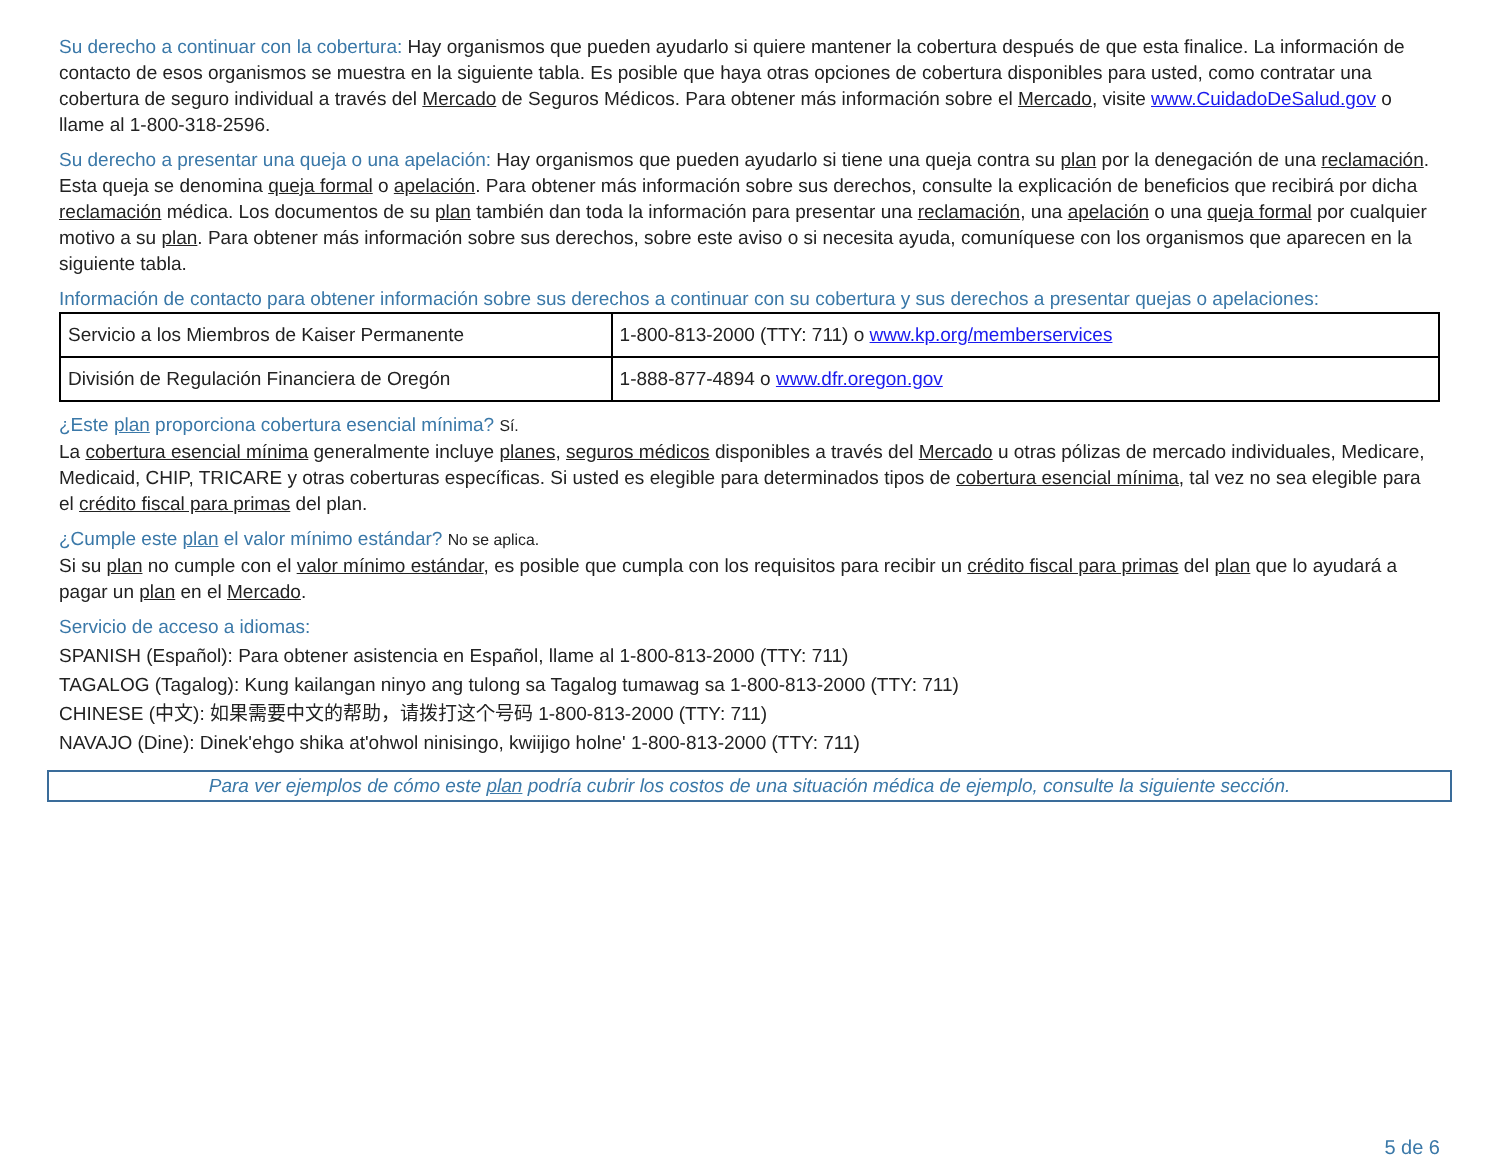Su derecho a continuar con la cobertura: Hay organismos que pueden ayudarlo si quiere mantener la cobertura después de que esta finalice. La información de contacto de esos organismos se muestra en la siguiente tabla. Es posible que haya otras opciones de cobertura disponibles para usted, como contratar una cobertura de seguro individual a través del Mercado de Seguros Médicos. Para obtener más información sobre el Mercado, visite www.CuidadoDeSalud.gov o llame al 1-800-318-2596.
Su derecho a presentar una queja o una apelación: Hay organismos que pueden ayudarlo si tiene una queja contra su plan por la denegación de una reclamación. Esta queja se denomina queja formal o apelación. Para obtener más información sobre sus derechos, consulte la explicación de beneficios que recibirá por dicha reclamación médica. Los documentos de su plan también dan toda la información para presentar una reclamación, una apelación o una queja formal por cualquier motivo a su plan. Para obtener más información sobre sus derechos, sobre este aviso o si necesita ayuda, comuníquese con los organismos que aparecen en la siguiente tabla.
Información de contacto para obtener información sobre sus derechos a continuar con su cobertura y sus derechos a presentar quejas o apelaciones:
| Servicio a los Miembros de Kaiser Permanente | 1-800-813-2000 (TTY: 711) o www.kp.org/memberservices |
| División de Regulación Financiera de Oregón | 1-888-877-4894 o www.dfr.oregon.gov |
¿Este plan proporciona cobertura esencial mínima? Sí.
La cobertura esencial mínima generalmente incluye planes, seguros médicos disponibles a través del Mercado u otras pólizas de mercado individuales, Medicare, Medicaid, CHIP, TRICARE y otras coberturas específicas. Si usted es elegible para determinados tipos de cobertura esencial mínima, tal vez no sea elegible para el crédito fiscal para primas del plan.
¿Cumple este plan el valor mínimo estándar? No se aplica.
Si su plan no cumple con el valor mínimo estándar, es posible que cumpla con los requisitos para recibir un crédito fiscal para primas del plan que lo ayudará a pagar un plan en el Mercado.
Servicio de acceso a idiomas:
SPANISH (Español): Para obtener asistencia en Español, llame al 1-800-813-2000 (TTY: 711)
TAGALOG (Tagalog): Kung kailangan ninyo ang tulong sa Tagalog tumawag sa 1-800-813-2000 (TTY: 711)
CHINESE (中文): 如果需要中文的帮助，请拨打这个号码 1-800-813-2000 (TTY: 711)
NAVAJO (Dine): Dinek'ehgo shika at'ohwol ninisingo, kwiijigo holne' 1-800-813-2000 (TTY: 711)
Para ver ejemplos de cómo este plan podría cubrir los costos de una situación médica de ejemplo, consulte la siguiente sección.
5 de 6